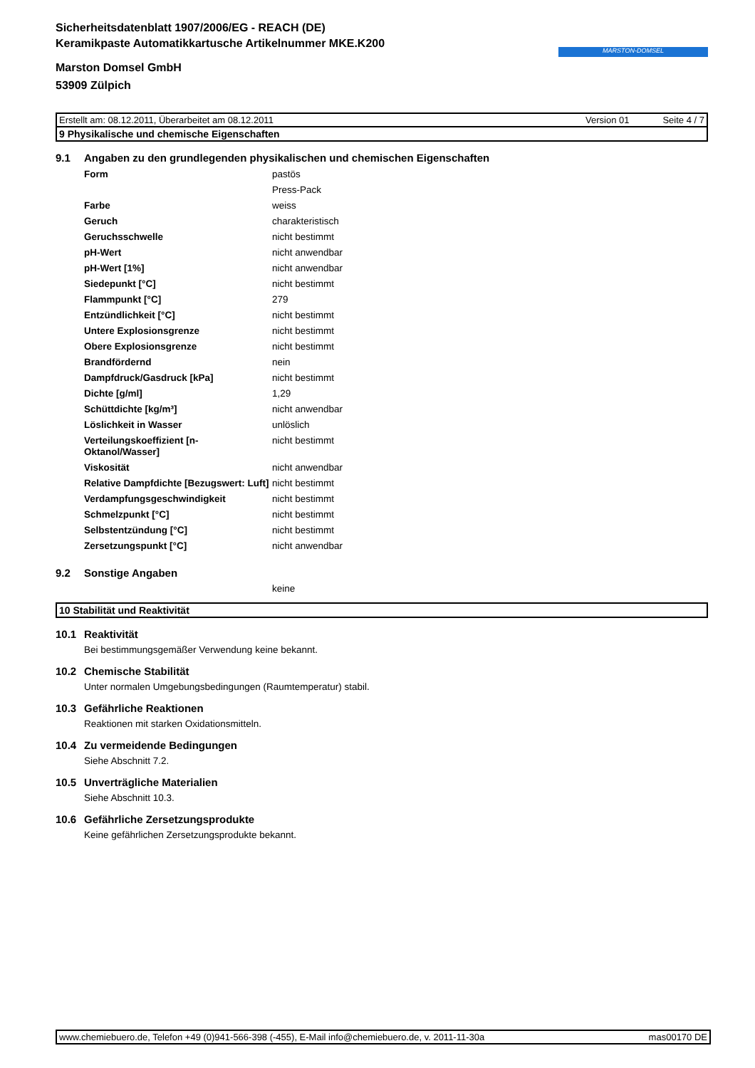MARSTON-DOMSEL
Sicherheitsdatenblatt 1907/2006/EG - REACH (DE)
Keramikpaste Automatikkartusche Artikelnummer MKE.K200
Marston Domsel GmbH
53909 Zülpich
Erstellt am: 08.12.2011, Überarbeitet am 08.12.2011 Version 01 Seite 4 / 7
9 Physikalische und chemische Eigenschaften
9.1 Angaben zu den grundlegenden physikalischen und chemischen Eigenschaften
| Form | pastös |
| | Press-Pack |
| Farbe | weiss |
| Geruch | charakteristisch |
| Geruchsschwelle | nicht bestimmt |
| pH-Wert | nicht anwendbar |
| pH-Wert [1%] | nicht anwendbar |
| Siedepunkt [°C] | nicht bestimmt |
| Flammpunkt [°C] | 279 |
| Entzündlichkeit [°C] | nicht bestimmt |
| Untere Explosionsgrenze | nicht bestimmt |
| Obere Explosionsgrenze | nicht bestimmt |
| Brandfördernd | nein |
| Dampfdruck/Gasdruck [kPa] | nicht bestimmt |
| Dichte [g/ml] | 1,29 |
| Schüttdichte [kg/m³] | nicht anwendbar |
| Löslichkeit in Wasser | unlöslich |
| Verteilungskoeffizient [n-Oktanol/Wasser] | nicht bestimmt |
| Viskosität | nicht anwendbar |
| Relative Dampfdichte [Bezugswert: Luft] | nicht bestimmt |
| Verdampfungsgeschwindigkeit | nicht bestimmt |
| Schmelzpunkt [°C] | nicht bestimmt |
| Selbstentzündung [°C] | nicht bestimmt |
| Zersetzungspunkt [°C] | nicht anwendbar |
9.2 Sonstige Angaben
keine
10 Stabilität und Reaktivität
10.1 Reaktivität
Bei bestimmungsgemäßer Verwendung keine bekannt.
10.2 Chemische Stabilität
Unter normalen Umgebungsbedingungen (Raumtemperatur) stabil.
10.3 Gefährliche Reaktionen
Reaktionen mit starken Oxidationsmitteln.
10.4 Zu vermeidende Bedingungen
Siehe Abschnitt 7.2.
10.5 Unverträgliche Materialien
Siehe Abschnitt 10.3.
10.6 Gefährliche Zersetzungsprodukte
Keine gefährlichen Zersetzungsprodukte bekannt.
www.chemiebuero.de, Telefon +49 (0)941-566-398 (-455), E-Mail info@chemiebuero.de, v. 2011-11-30a mas00170 DE